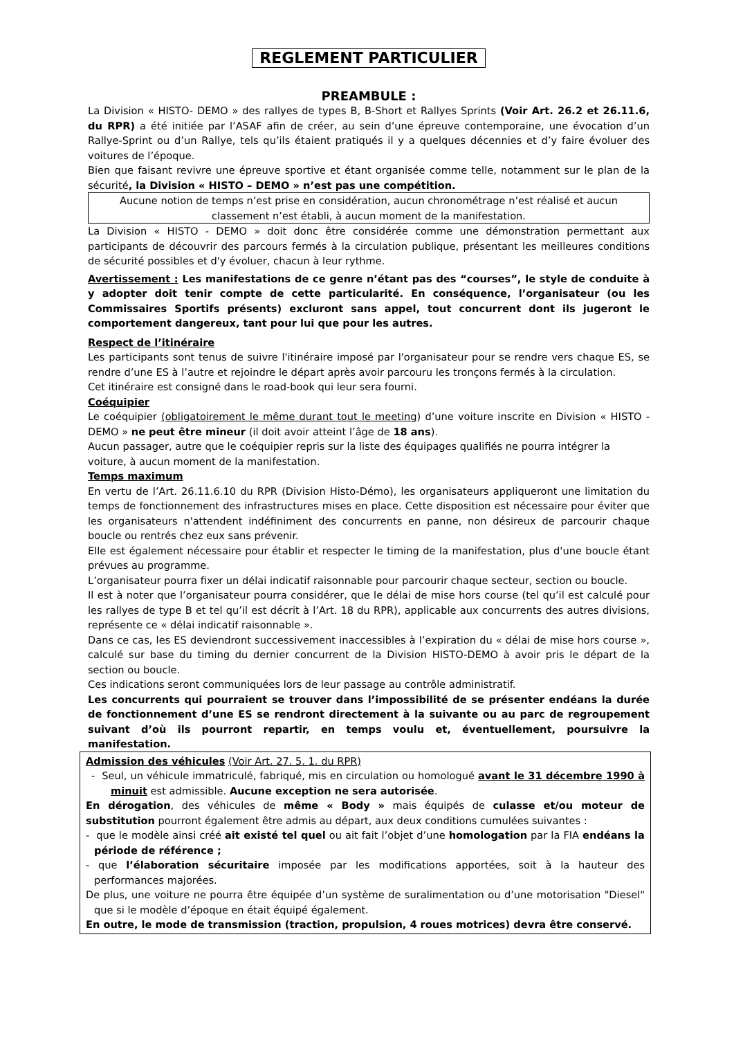REGLEMENT PARTICULIER
PREAMBULE :
La Division « HISTO- DEMO » des rallyes de types B, B-Short et Rallyes Sprints (Voir Art. 26.2 et 26.11.6, du RPR) a été initiée par l’ASAF afin de créer, au sein d’une épreuve contemporaine, une évocation d’un Rallye-Sprint ou d’un Rallye, tels qu’ils étaient pratiqués il y a quelques décennies et d’y faire évoluer des voitures de l’époque.
Bien que faisant revivre une épreuve sportive et étant organisée comme telle, notamment sur le plan de la sécurité, la Division « HISTO – DEMO » n’est pas une compétition.
Aucune notion de temps n’est prise en considération, aucun chronométrage n’est réalisé et aucun classement n’est établi, à aucun moment de la manifestation.
La Division « HISTO - DEMO » doit donc être considérée comme une démonstration permettant aux participants de découvrir des parcours fermés à la circulation publique, présentant les meilleures conditions de sécurité possibles et d'y évoluer, chacun à leur rythme.
Avertissement : Les manifestations de ce genre n’étant pas des “courses”, le style de conduite à y adopter doit tenir compte de cette particularité. En conséquence, l’organisateur (ou les Commissaires Sportifs présents) excluront sans appel, tout concurrent dont ils jugeront le comportement dangereux, tant pour lui que pour les autres.
Respect de l’itinéraire
Les participants sont tenus de suivre l'itinéraire imposé par l'organisateur pour se rendre vers chaque ES, se rendre d’une ES à l’autre et rejoindre le départ après avoir parcouru les tronçons fermés à la circulation.
Cet itinéraire est consigné dans le road-book qui leur sera fourni.
Coéquipier
Le coéquipier (obligatoirement le même durant tout le meeting) d’une voiture inscrite en Division « HISTO -DEMO » ne peut être mineur (il doit avoir atteint l’âge de 18 ans).
Aucun passager, autre que le coéquipier repris sur la liste des équipages qualifiés ne pourra intégrer la voiture, à aucun moment de la manifestation.
Temps maximum
En vertu de l’Art. 26.11.6.10 du RPR (Division Histo-Démo), les organisateurs appliqueront une limitation du temps de fonctionnement des infrastructures mises en place. Cette disposition est nécessaire pour éviter que les organisateurs n'attendent indéfiniment des concurrents en panne, non désireux de parcourir chaque boucle ou rentrés chez eux sans prévenir.
Elle est également nécessaire pour établir et respecter le timing de la manifestation, plus d'une boucle étant prévues au programme.
L’organisateur pourra fixer un délai indicatif raisonnable pour parcourir chaque secteur, section ou boucle.
Il est à noter que l’organisateur pourra considérer, que le délai de mise hors course (tel qu’il est calculé pour les rallyes de type B et tel qu’il est décrit à l’Art. 18 du RPR), applicable aux concurrents des autres divisions, représente ce « délai indicatif raisonnable ».
Dans ce cas, les ES deviendront successivement inaccessibles à l’expiration du « délai de mise hors course », calculé sur base du timing du dernier concurrent de la Division HISTO-DEMO à avoir pris le départ de la section ou boucle.
Ces indications seront communiquées lors de leur passage au contrôle administratif.
Les concurrents qui pourraient se trouver dans l’impossibilité de se présenter endéans la durée de fonctionnement d’une ES se rendront directement à la suivante ou au parc de regroupement suivant d’où ils pourront repartir, en temps voulu et, éventuellement, poursuivre la manifestation.
Admission des véhicules (Voir Art. 27. 5. 1. du RPR)
- Seul, un véhicule immatriculé, fabriqué, mis en circulation ou homologué avant le 31 décembre 1990 à minuit est admissible. Aucune exception ne sera autorisée.
En dérogation, des véhicules de même « Body » mais équipés de culasse et/ou moteur de substitution pourront également être admis au départ, aux deux conditions cumulées suivantes :
- que le modèle ainsi créé ait existé tel quel ou ait fait l’objet d’une homologation par la FIA endéans la période de référence ;
- que l’élaboration sécuritaire imposée par les modifications apportées, soit à la hauteur des performances majorées.
De plus, une voiture ne pourra être équipée d’un système de suralimentation ou d’une motorisation "Diesel" que si le modèle d’époque en était équipé également.
En outre, le mode de transmission (traction, propulsion, 4 roues motrices) devra être conservé.